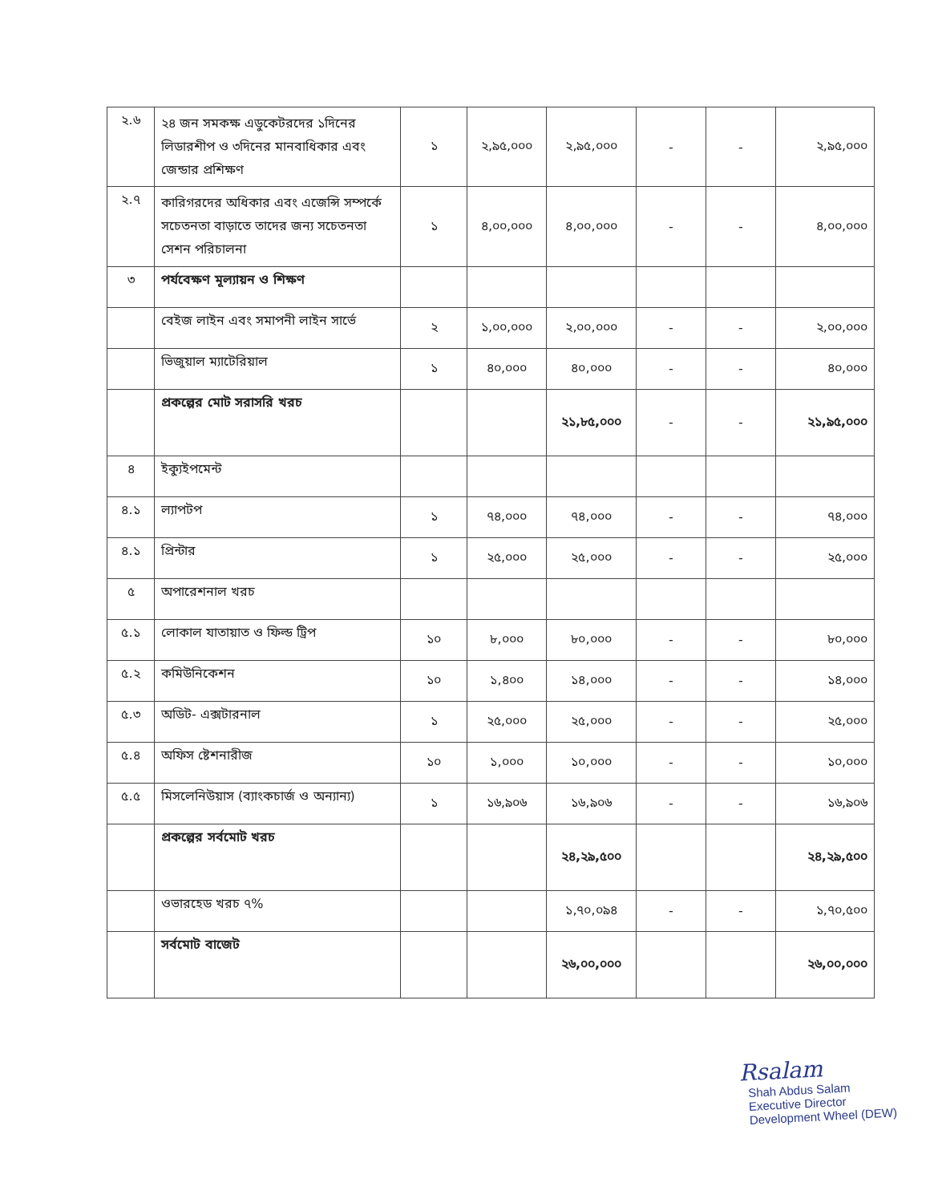| ২.৬ | ২৪ জন সমকক্ষ এডুকেটরদের ১দিনের লিডারশীপ ও ৩দিনের মানবাধিকার এবং জেন্ডার প্রশিক্ষণ | ১ | ২,৯৫,০০০ | ২,৯৫,০০০ | - | - | ২,৯৫,০০০ |
| ২.৭ | কারিগরদের অধিকার এবং এজেন্সি সম্পর্কে সচেতনতা বাড়াতে তাদের জন্য সচেতনতা সেশন পরিচালনা | ১ | ৪,০০,০০০ | ৪,০০,০০০ | - | - | ৪,০০,০০০ |
| ৩ | পর্যবেক্ষণ মূল্যায়ন ও শিক্ষণ | | | | | | |
| | বেইজ লাইন এবং সমাপনী লাইন সার্ভে | ২ | ১,০০,০০০ | ২,০০,০০০ | - | - | ২,০০,০০০ |
| | ভিজুয়াল ম্যাটেরিয়াল | ১ | ৪০,০০০ | ৪০,০০০ | - | - | ৪০,০০০ |
| | প্রকল্পের মোট সরাসরি খরচ | | | ২১,৮৫,০০০ | - | - | ২১,৯৫,০০০ |
| ৪ | ইক্যুইপমেন্ট | | | | | | |
| ৪.১ | ল্যাপটপ | ১ | ৭৪,০০০ | ৭৪,০০০ | - | - | ৭৪,০০০ |
| ৪.১ | প্রিন্টার | ১ | ২৫,০০০ | ২৫,০০০ | - | - | ২৫,০০০ |
| ৫ | অপারেশনাল খরচ | | | | | | |
| ৫.১ | লোকাল যাতায়াত ও ফিল্ড ট্রিপ | ১০ | ৮,০০০ | ৮০,০০০ | - | - | ৮০,০০০ |
| ৫.২ | কমিউনিকেশন | ১০ | ১,৪০০ | ১৪,০০০ | - | - | ১৪,০০০ |
| ৫.৩ | অডিট- এক্সটারনাল | ১ | ২৫,০০০ | ২৫,০০০ | - | - | ২৫,০০০ |
| ৫.৪ | অফিস ষ্টেশনারীজ | ১০ | ১,০০০ | ১০,০০০ | - | - | ১০,০০০ |
| ৫.৫ | মিসলেনিউয়াস (ব্যাংকচার্জ ও অন্যান্য) | ১ | ১৬,৯০৬ | ১৬,৯০৬ | - | - | ১৬,৯০৬ |
| | প্রকল্পের সর্বমোট খরচ | | | ২৪,২৯,৫০০ | | | ২৪,২৯,৫০০ |
| | ওভারহেড খরচ ৭% | | | ১,৭০,০৯৪ | - | - | ১,৭০,৫০০ |
| | সর্বমোট বাজেট | | | ২৬,০০,০০০ | | | ২৬,০০,০০০ |
Rsalam
Shah Abdus Salam
Executive Director
Development Wheel (DEW)